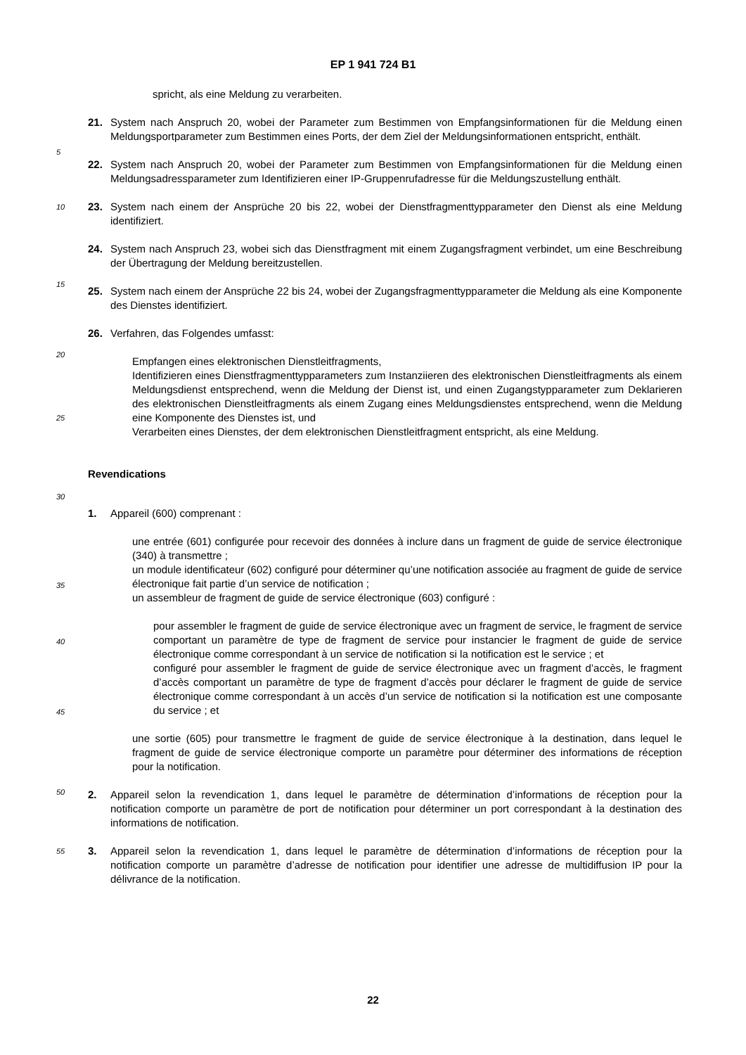EP 1 941 724 B1
spricht, als eine Meldung zu verarbeiten.
21. System nach Anspruch 20, wobei der Parameter zum Bestimmen von Empfangsinformationen für die Meldung einen Meldungsportparameter zum Bestimmen eines Ports, der dem Ziel der Meldungsinformationen entspricht, enthält.
5
22. System nach Anspruch 20, wobei der Parameter zum Bestimmen von Empfangsinformationen für die Meldung einen Meldungsadressparameter zum Identifizieren einer IP-Gruppenrufadresse für die Meldungszustellung enthält.
10 23. System nach einem der Ansprüche 20 bis 22, wobei der Dienstfragmenttypparameter den Dienst als eine Meldung identifiziert.
24. System nach Anspruch 23, wobei sich das Dienstfragment mit einem Zugangsfragment verbindet, um eine Beschreibung der Übertragung der Meldung bereitzustellen.
15
25. System nach einem der Ansprüche 22 bis 24, wobei der Zugangsfragmenttypparameter die Meldung als eine Komponente des Dienstes identifiziert.
26. Verfahren, das Folgendes umfasst:
20
Empfangen eines elektronischen Dienstleitfragments,
Identifizieren eines Dienstfragmenttypparameters zum Instanziieren des elektronischen Dienstleitfragments als einem Meldungsdienst entsprechend, wenn die Meldung der Dienst ist, und einen Zugangstypparameter zum Deklarieren des elektronischen Dienstleitfragments als einem Zugang eines Meldungsdienstes entsprechend, wenn die Meldung eine Komponente des Dienstes ist, und
25
Verarbeiten eines Dienstes, der dem elektronischen Dienstleitfragment entspricht, als eine Meldung.
Revendications
30
1. Appareil (600) comprenant :
une entrée (601) configurée pour recevoir des données à inclure dans un fragment de guide de service électronique (340) à transmettre ;
un module identificateur (602) configuré pour déterminer qu’une notification associée au fragment de guide de service électronique fait partie d’un service de notification ;
35
un assembleur de fragment de guide de service électronique (603) configuré :
pour assembler le fragment de guide de service électronique avec un fragment de service, le fragment de service comportant un paramètre de type de fragment de service pour instancier le fragment de guide de service électronique comme correspondant à un service de notification si la notification est le service ; et
configuré pour assembler le fragment de guide de service électronique avec un fragment d’accès, le fragment d’accès comportant un paramètre de type de fragment d’accès pour déclarer le fragment de guide de service électronique comme correspondant à un accès d’un service de notification si la notification est une composante du service ; et
40
45
une sortie (605) pour transmettre le fragment de guide de service électronique à la destination, dans lequel le fragment de guide de service électronique comporte un paramètre pour déterminer des informations de réception pour la notification.
50
2. Appareil selon la revendication 1, dans lequel le paramètre de détermination d’informations de réception pour la notification comporte un paramètre de port de notification pour déterminer un port correspondant à la destination des informations de notification.
55 3. Appareil selon la revendication 1, dans lequel le paramètre de détermination d’informations de réception pour la notification comporte un paramètre d’adresse de notification pour identifier une adresse de multidiffusion IP pour la délivrance de la notification.
22